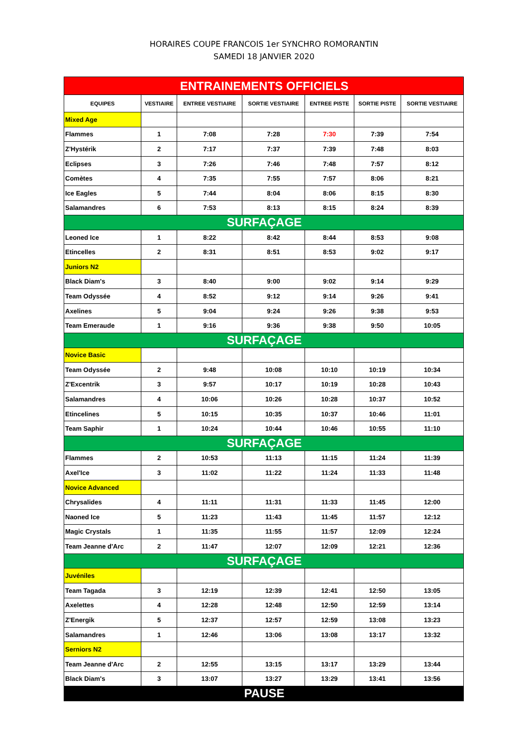HORAIRES COUPE FRANCOIS 1er SYNCHRO ROMORANTIN
SAMEDI 18 JANVIER 2020
| ENTRAINEMENTS OFFICIELS | | | | | | |
| EQUIPES | VESTIAIRE | ENTREE VESTIAIRE | SORTIE VESTIAIRE | ENTREE PISTE | SORTIE PISTE | SORTIE VESTIAIRE |
| Mixed Age | | | | | | |
| Flammes | 1 | 7:08 | 7:28 | 7:30 | 7:39 | 7:54 |
| Z'Hystérik | 2 | 7:17 | 7:37 | 7:39 | 7:48 | 8:03 |
| Eclipses | 3 | 7:26 | 7:46 | 7:48 | 7:57 | 8:12 |
| Comètes | 4 | 7:35 | 7:55 | 7:57 | 8:06 | 8:21 |
| Ice Eagles | 5 | 7:44 | 8:04 | 8:06 | 8:15 | 8:30 |
| Salamandres | 6 | 7:53 | 8:13 | 8:15 | 8:24 | 8:39 |
| SURFAÇAGE | | | | | | |
| Leoned Ice | 1 | 8:22 | 8:42 | 8:44 | 8:53 | 9:08 |
| Etincelles | 2 | 8:31 | 8:51 | 8:53 | 9:02 | 9:17 |
| Juniors N2 | | | | | | |
| Black Diam's | 3 | 8:40 | 9:00 | 9:02 | 9:14 | 9:29 |
| Team Odyssée | 4 | 8:52 | 9:12 | 9:14 | 9:26 | 9:41 |
| Axelines | 5 | 9:04 | 9:24 | 9:26 | 9:38 | 9:53 |
| Team Emeraude | 1 | 9:16 | 9:36 | 9:38 | 9:50 | 10:05 |
| SURFAÇAGE | | | | | | |
| Novice Basic | | | | | | |
| Team Odyssée | 2 | 9:48 | 10:08 | 10:10 | 10:19 | 10:34 |
| Z'Excentrik | 3 | 9:57 | 10:17 | 10:19 | 10:28 | 10:43 |
| Salamandres | 4 | 10:06 | 10:26 | 10:28 | 10:37 | 10:52 |
| Etincelines | 5 | 10:15 | 10:35 | 10:37 | 10:46 | 11:01 |
| Team Saphir | 1 | 10:24 | 10:44 | 10:46 | 10:55 | 11:10 |
| SURFAÇAGE | | | | | | |
| Flammes | 2 | 10:53 | 11:13 | 11:15 | 11:24 | 11:39 |
| Axel'Ice | 3 | 11:02 | 11:22 | 11:24 | 11:33 | 11:48 |
| Novice Advanced | | | | | | |
| Chrysalides | 4 | 11:11 | 11:31 | 11:33 | 11:45 | 12:00 |
| Naoned Ice | 5 | 11:23 | 11:43 | 11:45 | 11:57 | 12:12 |
| Magic Crystals | 1 | 11:35 | 11:55 | 11:57 | 12:09 | 12:24 |
| Team Jeanne d'Arc | 2 | 11:47 | 12:07 | 12:09 | 12:21 | 12:36 |
| SURFAÇAGE | | | | | | |
| Juvéniles | | | | | | |
| Team Tagada | 3 | 12:19 | 12:39 | 12:41 | 12:50 | 13:05 |
| Axelettes | 4 | 12:28 | 12:48 | 12:50 | 12:59 | 13:14 |
| Z'Energik | 5 | 12:37 | 12:57 | 12:59 | 13:08 | 13:23 |
| Salamandres | 1 | 12:46 | 13:06 | 13:08 | 13:17 | 13:32 |
| Serniors N2 | | | | | | |
| Team Jeanne d'Arc | 2 | 12:55 | 13:15 | 13:17 | 13:29 | 13:44 |
| Black Diam's | 3 | 13:07 | 13:27 | 13:29 | 13:41 | 13:56 |
| PAUSE | | | | | | |